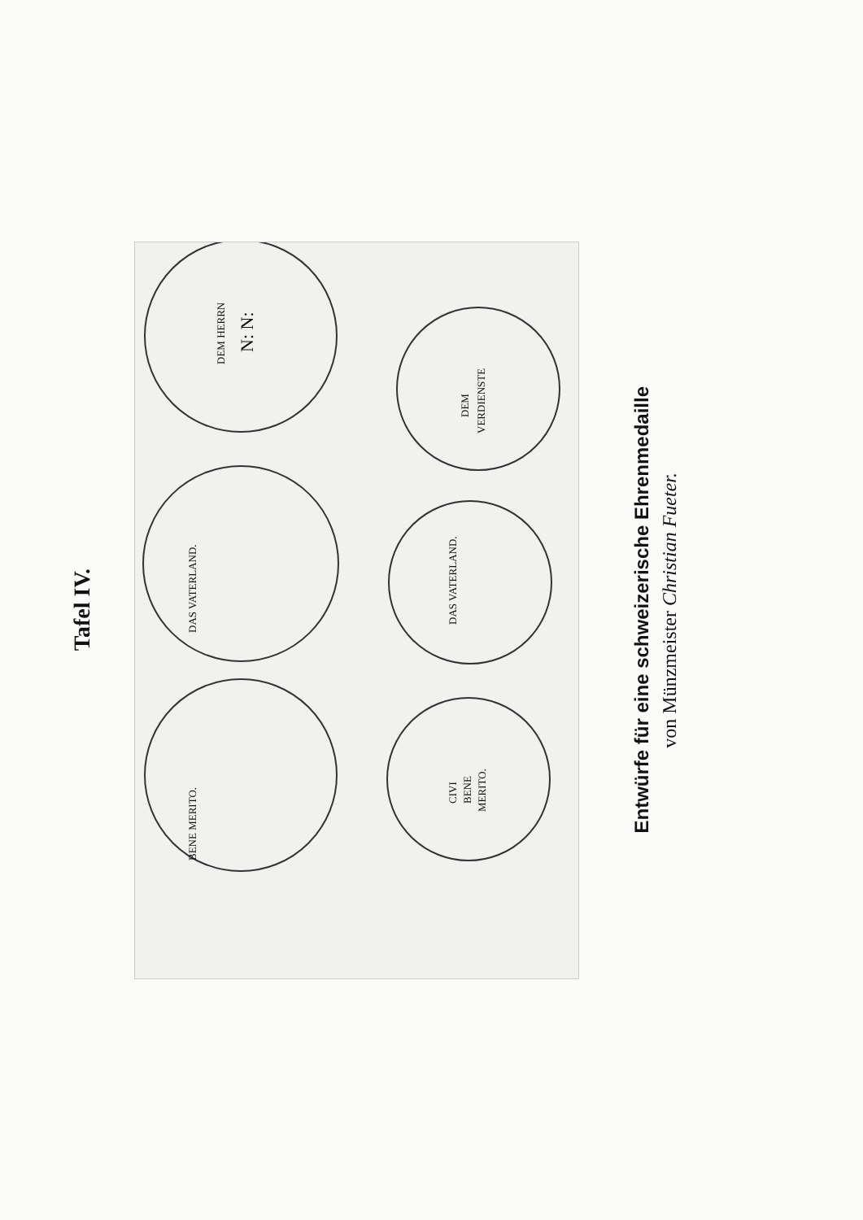Tafel IV.
DEM HERRN
N: N:
DAS VATERLAND.
BENE MERITO.
DEM
VERDIENSTE
DAS VATERLAND.
CIVI
BENE
MERITO.
Entwürfe für eine schweizerische Ehrenmedaille
von Münzmeister Christian Fueter.